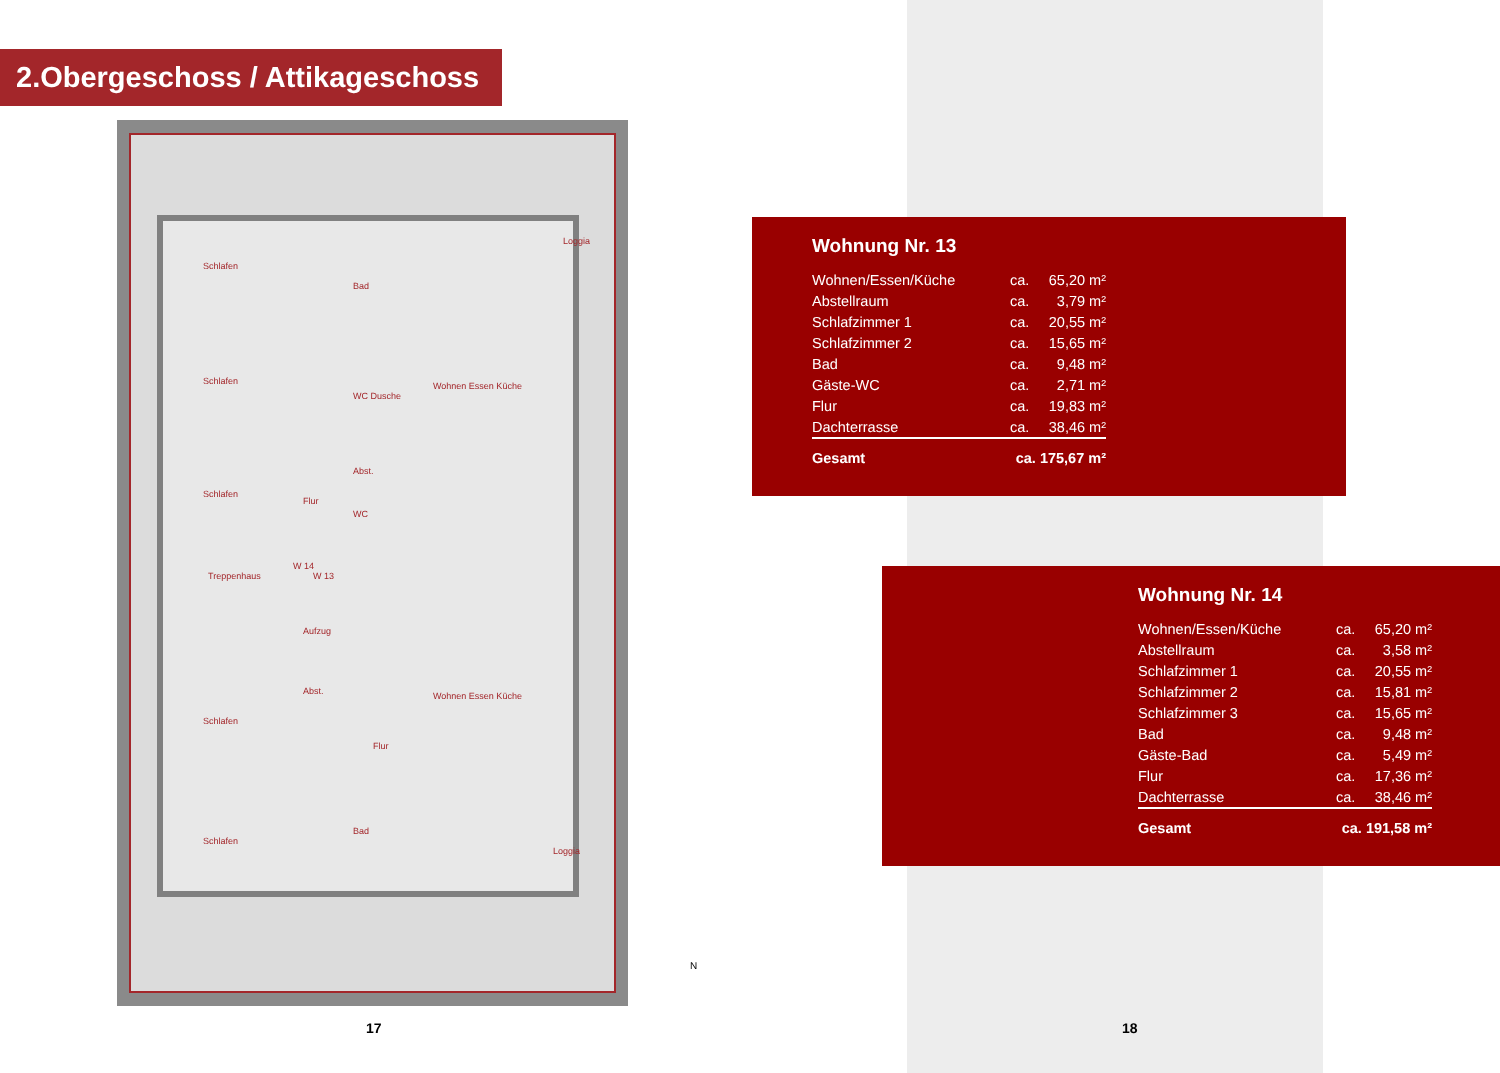2.Obergeschoss / Attikageschoss
Schlafen
Bad
Loggia
Schlafen
WC Dusche
Wohnen Essen Küche
Abst.
Schlafen
Flur
WC
Treppenhaus
W 14
W 13
Aufzug
Abst.
Schlafen
Wohnen Essen Küche
Flur
Schlafen
Bad
Loggia
N
Wohnung Nr. 13
| Wohnen/Essen/Küche | ca. | 65,20 m² |
| Abstellraum | ca. | 3,79 m² |
| Schlafzimmer 1 | ca. | 20,55 m² |
| Schlafzimmer 2 | ca. | 15,65 m² |
| Bad | ca. | 9,48 m² |
| Gäste-WC | ca. | 2,71 m² |
| Flur | ca. | 19,83 m² |
| Dachterrasse | ca. | 38,46 m² |
| Gesamt | ca. 175,67 m² | |
Wohnung Nr. 14
| Wohnen/Essen/Küche | ca. | 65,20 m² |
| Abstellraum | ca. | 3,58 m² |
| Schlafzimmer 1 | ca. | 20,55 m² |
| Schlafzimmer 2 | ca. | 15,81 m² |
| Schlafzimmer 3 | ca. | 15,65 m² |
| Bad | ca. | 9,48 m² |
| Gäste-Bad | ca. | 5,49 m² |
| Flur | ca. | 17,36 m² |
| Dachterrasse | ca. | 38,46 m² |
| Gesamt | ca. 191,58 m² | |
17 18